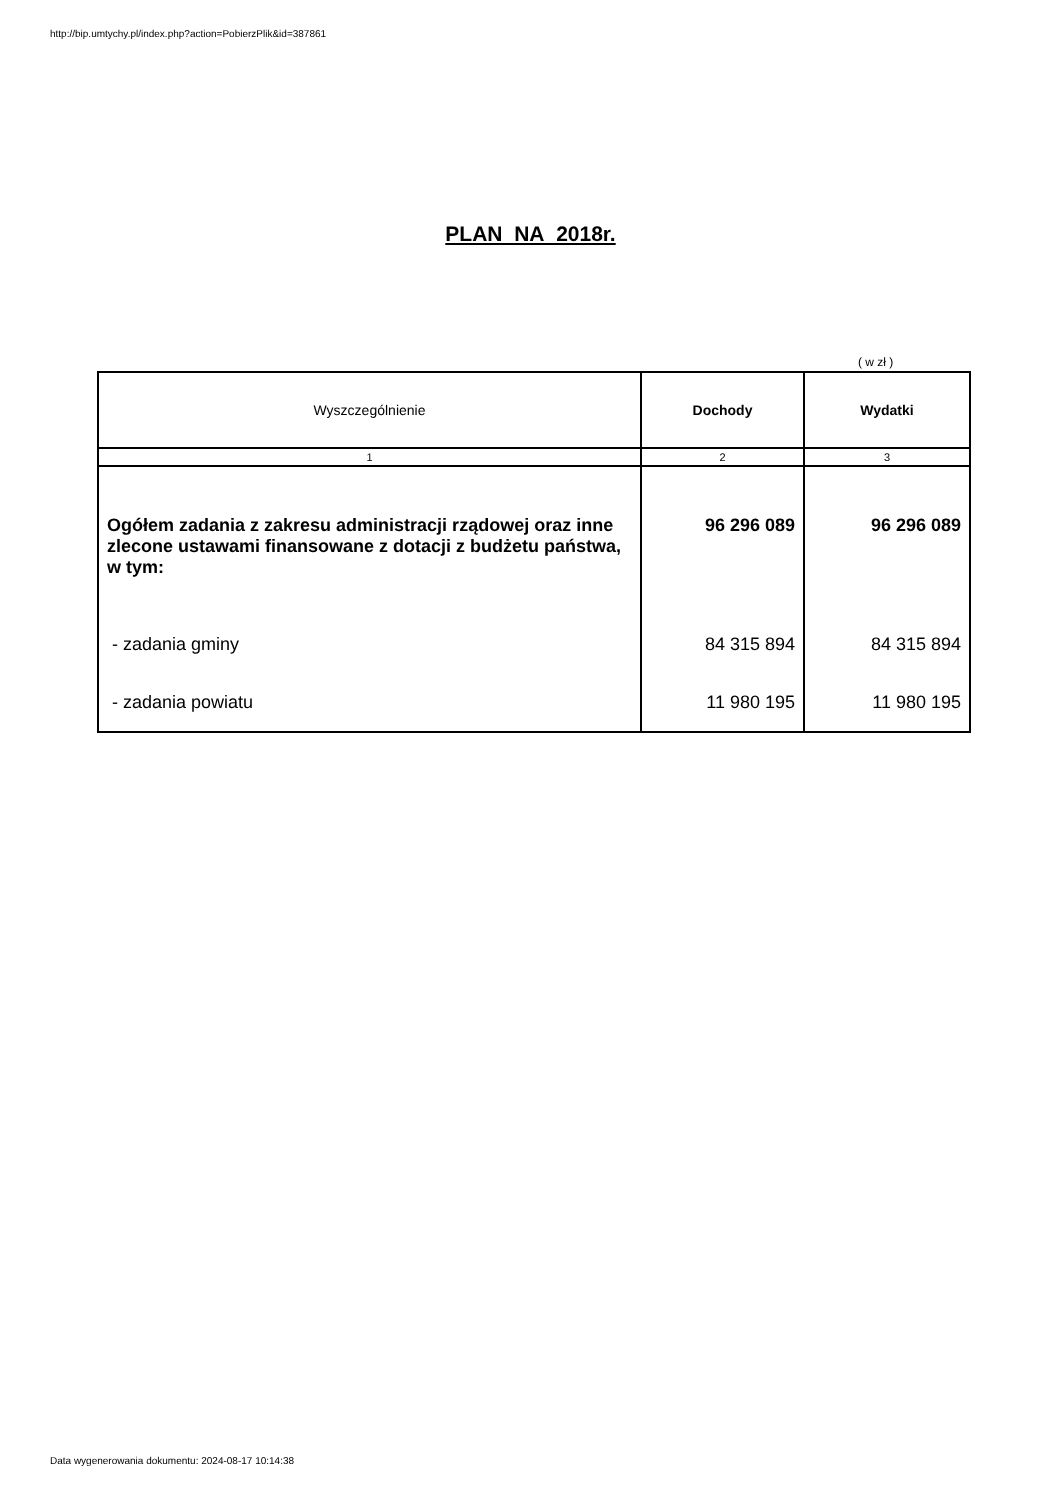http://bip.umtychy.pl/index.php?action=PobierzPlik&id=387861
PLAN NA 2018r.
( w zł )
| Wyszczególnienie | Dochody | Wydatki |
| --- | --- | --- |
| 1 | 2 | 3 |
| Ogółem zadania z zakresu administracji rządowej oraz inne zlecone ustawami finansowane z dotacji z budżetu państwa, w tym: | 96 296 089 | 96 296 089 |
| - zadania gminy | 84 315 894 | 84 315 894 |
| - zadania powiatu | 11 980 195 | 11 980 195 |
Data wygenerowania dokumentu: 2024-08-17 10:14:38